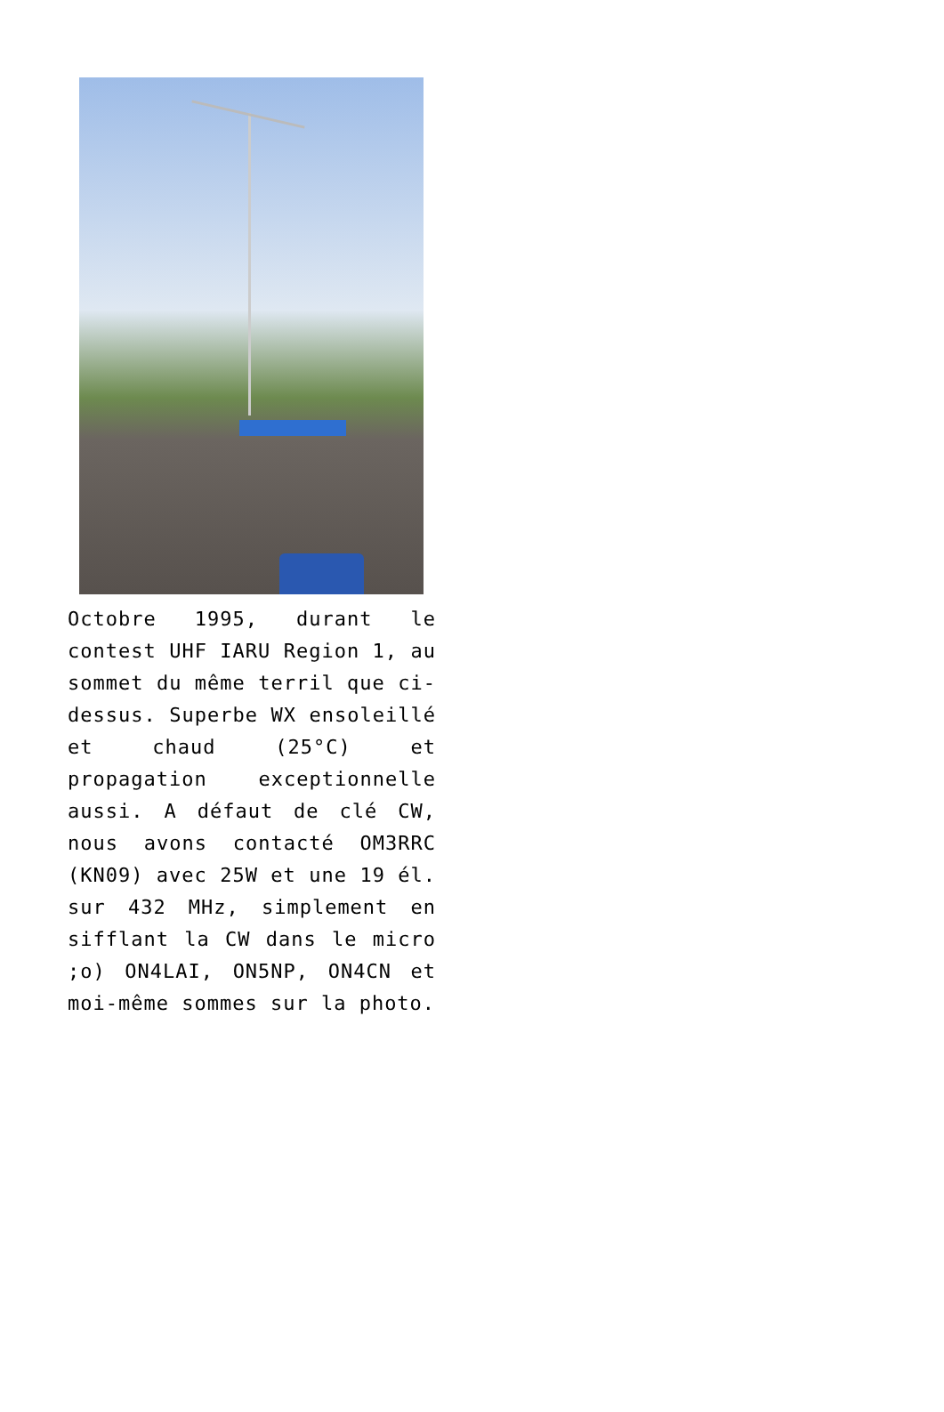Octobre 1995, durant le contest UHF IARU Region 1, au sommet du même terril que ci-dessus. Superbe WX ensoleillé et chaud (25°C) et propagation exceptionnelle aussi. A défaut de clé CW, nous avons contacté OM3RRC (KN09) avec 25W et une 19 él. sur 432 MHz, simplement en sifflant la CW dans le micro ;o) ON4LAI, ON5NP, ON4CN et moi-même sommes sur la photo.